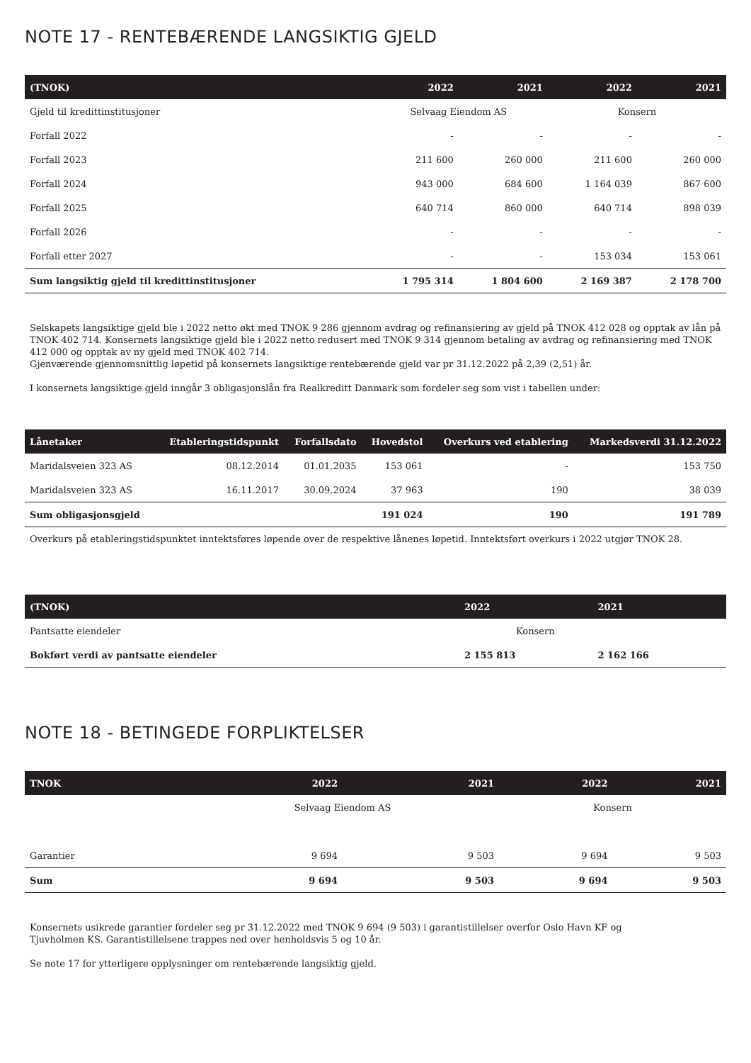NOTE 17 - RENTEBÆRENDE LANGSIKTIG GJELD
| Gjeld til kredittinstitusjoner | Selvaag Eiendom AS | | Konsern | |
| (TNOK) | 2022 | 2021 | 2022 | 2021 |
| Forfall 2022 | - | - | - | - |
| Forfall 2023 | 211 600 | 260 000 | 211 600 | 260 000 |
| Forfall 2024 | 943 000 | 684 600 | 1 164 039 | 867 600 |
| Forfall 2025 | 640 714 | 860 000 | 640 714 | 898 039 |
| Forfall 2026 | - | - | - | - |
| Forfall etter 2027 | - | - | 153 034 | 153 061 |
| Sum langsiktig gjeld til kredittinstitusjoner | 1 795 314 | 1 804 600 | 2 169 387 | 2 178 700 |
Selskapets langsiktige gjeld ble i 2022 netto økt med TNOK 9 286 gjennom avdrag og refinansiering av gjeld på TNOK 412 028 og opptak av lån på TNOK 402 714. Konsernets langsiktige gjeld ble i 2022 netto redusert med TNOK 9 314 gjennom betaling av avdrag og refinansiering med TNOK 412 000 og opptak av ny gjeld med TNOK 402 714.
Gjenværende gjennomsnittlig løpetid på konsernets langsiktige rentebærende gjeld var pr 31.12.2022 på 2,39 (2,51) år.
I konsernets langsiktige gjeld inngår 3 obligasjonslån fra Realkreditt Danmark som fordeler seg som vist i tabellen under:
| Lånetaker | Etableringstidspunkt | Forfallsdato | Hovedstol | Overkurs ved etablering | Markedsverdi 31.12.2022 |
| --- | --- | --- | --- | --- | --- |
| Maridalsveien 323 AS | 08.12.2014 | 01.01.2035 | 153 061 | - | 153 750 |
| Maridalsveien 323 AS | 16.11.2017 | 30.09.2024 | 37 963 | 190 | 38 039 |
| Sum obligasjonsgjeld | | | 191 024 | 190 | 191 789 |
Overkurs på etableringstidspunktet inntektsføres løpende over de respektive lånenes løpetid. Inntektsført overkurs i 2022 utgjør TNOK 28.
| Pantsatte eiendeler | Konsern | |
| (TNOK) | 2022 | 2021 |
| Bokført verdi av pantsatte eiendeler | 2 155 813 | 2 162 166 |
NOTE 18 - BETINGEDE FORPLIKTELSER
| | Selvaag Eiendom AS | | Konsern | |
| TNOK | 2022 | 2021 | 2022 | 2021 |
| Garantier | 9 694 | 9 503 | 9 694 | 9 503 |
| Sum | 9 694 | 9 503 | 9 694 | 9 503 |
Konsernets usikrede garantier fordeler seg pr 31.12.2022 med TNOK 9 694 (9 503) i garantistillelser overfor Oslo Havn KF og
Tjuvholmen KS. Garantistillelsene trappes ned over henholdsvis 5 og 10 år.
Se note 17 for ytterligere opplysninger om rentebærende langsiktig gjeld.